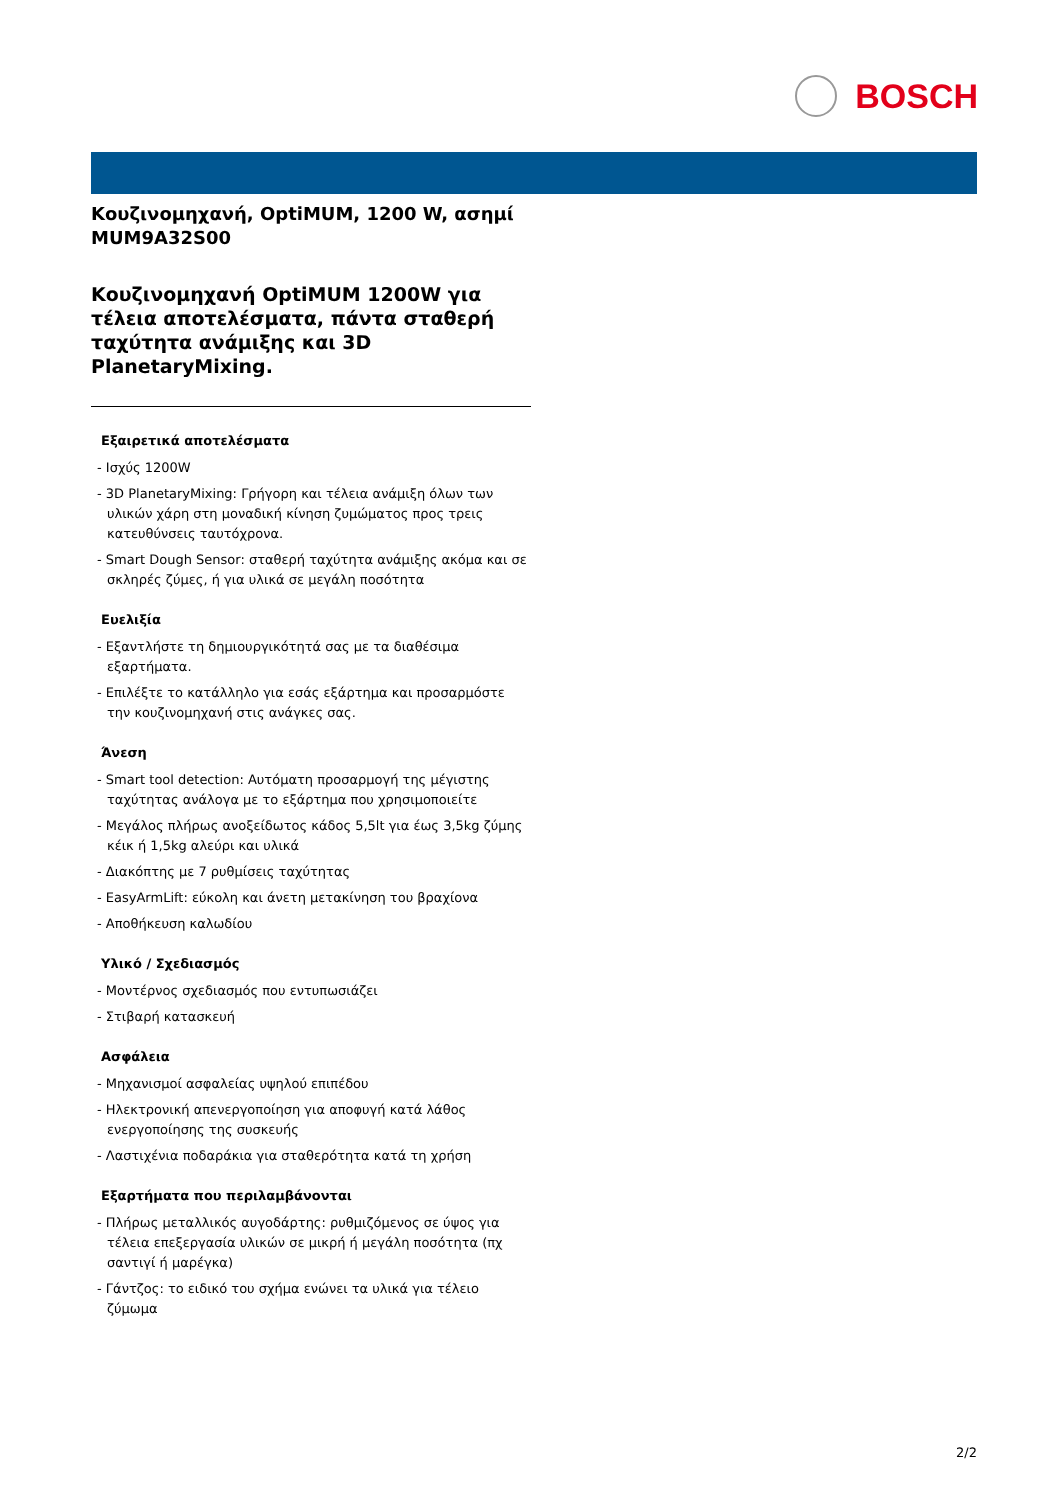BOSCH
Κουζινομηχανή, OptiMUM, 1200 W, ασημί
MUM9A32S00
Κουζινομηχανή OptiMUM 1200W για τέλεια αποτελέσματα, πάντα σταθερή ταχύτητα ανάμιξης και 3D PlanetaryMixing.
Εξαιρετικά αποτελέσματα
- Ισχύς 1200W
- 3D PlanetaryMixing: Γρήγορη και τέλεια ανάμιξη όλων των υλικών χάρη στη μοναδική κίνηση ζυμώματος προς τρεις κατευθύνσεις ταυτόχρονα.
- Smart Dough Sensor: σταθερή ταχύτητα ανάμιξης ακόμα και σε σκληρές ζύμες, ή για υλικά σε μεγάλη ποσότητα
Ευελιξία
- Εξαντλήστε τη δημιουργικότητά σας με τα διαθέσιμα εξαρτήματα.
- Επιλέξτε το κατάλληλο για εσάς εξάρτημα και προσαρμόστε την κουζινομηχανή στις ανάγκες σας.
Άνεση
- Smart tool detection: Αυτόματη προσαρμογή της μέγιστης ταχύτητας ανάλογα με το εξάρτημα που χρησιμοποιείτε
- Μεγάλος πλήρως ανοξείδωτος κάδος 5,5lt για έως 3,5kg ζύμης κέικ ή 1,5kg αλεύρι και υλικά
- Διακόπτης με 7 ρυθμίσεις ταχύτητας
- EasyArmLift: εύκολη και άνετη μετακίνηση του βραχίονα
- Αποθήκευση καλωδίου
Υλικό / Σχεδιασμός
- Μοντέρνος σχεδιασμός που εντυπωσιάζει
- Στιβαρή κατασκευή
Ασφάλεια
- Μηχανισμοί ασφαλείας υψηλού επιπέδου
- Ηλεκτρονική απενεργοποίηση για αποφυγή κατά λάθος ενεργοποίησης της συσκευής
- Λαστιχένια ποδαράκια για σταθερότητα κατά τη χρήση
Εξαρτήματα που περιλαμβάνονται
- Πλήρως μεταλλικός αυγοδάρτης: ρυθμιζόμενος σε ύψος για τέλεια επεξεργασία υλικών σε μικρή ή μεγάλη ποσότητα (πχ σαντιγί ή μαρέγκα)
- Γάντζος: το ειδικό του σχήμα ενώνει τα υλικά για τέλειο ζύμωμα
2/2